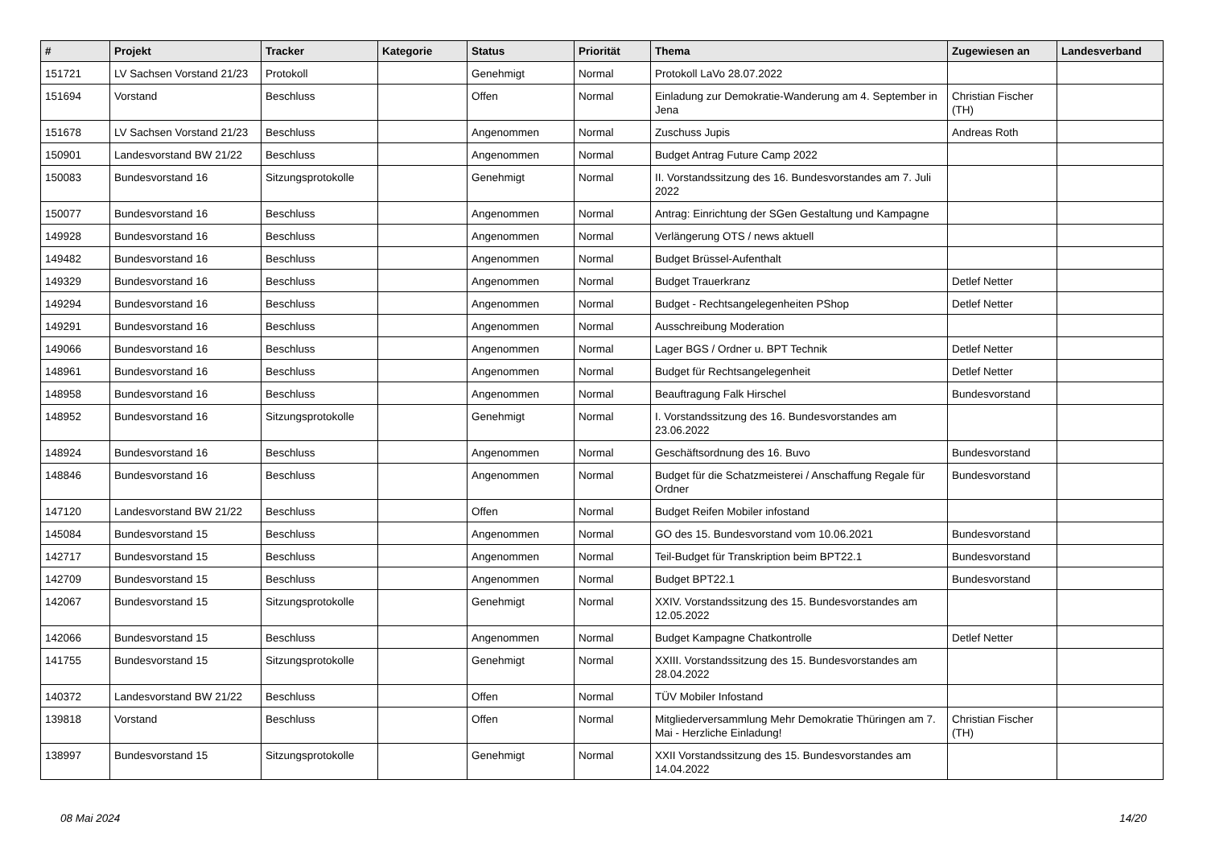| # | Projekt | Tracker | Kategorie | Status | Priorität | Thema | Zugewiesen an | Landesverband |
| --- | --- | --- | --- | --- | --- | --- | --- | --- |
| 151721 | LV Sachsen Vorstand 21/23 | Protokoll | | Genehmigt | Normal | Protokoll LaVo 28.07.2022 | | |
| 151694 | Vorstand | Beschluss | | Offen | Normal | Einladung zur Demokratie-Wanderung am 4. September in Jena | Christian Fischer (TH) | |
| 151678 | LV Sachsen Vorstand 21/23 | Beschluss | | Angenommen | Normal | Zuschuss Jupis | Andreas Roth | |
| 150901 | Landesvorstand BW 21/22 | Beschluss | | Angenommen | Normal | Budget Antrag Future Camp 2022 | | |
| 150083 | Bundesvorstand 16 | Sitzungsprotokolle | | Genehmigt | Normal | II. Vorstandssitzung des 16. Bundesvorstandes am 7. Juli 2022 | | |
| 150077 | Bundesvorstand 16 | Beschluss | | Angenommen | Normal | Antrag: Einrichtung der SGen Gestaltung und Kampagne | | |
| 149928 | Bundesvorstand 16 | Beschluss | | Angenommen | Normal | Verlängerung OTS / news aktuell | | |
| 149482 | Bundesvorstand 16 | Beschluss | | Angenommen | Normal | Budget Brüssel-Aufenthalt | | |
| 149329 | Bundesvorstand 16 | Beschluss | | Angenommen | Normal | Budget Trauerkranz | Detlef Netter | |
| 149294 | Bundesvorstand 16 | Beschluss | | Angenommen | Normal | Budget - Rechtsangelegenheiten PShop | Detlef Netter | |
| 149291 | Bundesvorstand 16 | Beschluss | | Angenommen | Normal | Ausschreibung Moderation | | |
| 149066 | Bundesvorstand 16 | Beschluss | | Angenommen | Normal | Lager BGS / Ordner u. BPT Technik | Detlef Netter | |
| 148961 | Bundesvorstand 16 | Beschluss | | Angenommen | Normal | Budget für Rechtsangelegenheit | Detlef Netter | |
| 148958 | Bundesvorstand 16 | Beschluss | | Angenommen | Normal | Beauftragung Falk Hirschel | Bundesvorstand | |
| 148952 | Bundesvorstand 16 | Sitzungsprotokolle | | Genehmigt | Normal | I. Vorstandssitzung des 16. Bundesvorstandes am 23.06.2022 | | |
| 148924 | Bundesvorstand 16 | Beschluss | | Angenommen | Normal | Geschäftsordnung des 16. Buvo | Bundesvorstand | |
| 148846 | Bundesvorstand 16 | Beschluss | | Angenommen | Normal | Budget für die Schatzmeisterei / Anschaffung Regale für Ordner | Bundesvorstand | |
| 147120 | Landesvorstand BW 21/22 | Beschluss | | Offen | Normal | Budget Reifen Mobiler infostand | | |
| 145084 | Bundesvorstand 15 | Beschluss | | Angenommen | Normal | GO des 15. Bundesvorstand vom 10.06.2021 | Bundesvorstand | |
| 142717 | Bundesvorstand 15 | Beschluss | | Angenommen | Normal | Teil-Budget für Transkription beim BPT22.1 | Bundesvorstand | |
| 142709 | Bundesvorstand 15 | Beschluss | | Angenommen | Normal | Budget BPT22.1 | Bundesvorstand | |
| 142067 | Bundesvorstand 15 | Sitzungsprotokolle | | Genehmigt | Normal | XXIV. Vorstandssitzung des 15. Bundesvorstandes am 12.05.2022 | | |
| 142066 | Bundesvorstand 15 | Beschluss | | Angenommen | Normal | Budget Kampagne Chatkontrolle | Detlef Netter | |
| 141755 | Bundesvorstand 15 | Sitzungsprotokolle | | Genehmigt | Normal | XXIII. Vorstandssitzung des 15. Bundesvorstandes am 28.04.2022 | | |
| 140372 | Landesvorstand BW 21/22 | Beschluss | | Offen | Normal | TÜV Mobiler Infostand | | |
| 139818 | Vorstand | Beschluss | | Offen | Normal | Mitgliederversammlung Mehr Demokratie Thüringen am 7. Mai - Herzliche Einladung! | Christian Fischer (TH) | |
| 138997 | Bundesvorstand 15 | Sitzungsprotokolle | | Genehmigt | Normal | XXII Vorstandssitzung des 15. Bundesvorstandes am 14.04.2022 | | |
08 Mai 2024 14/20